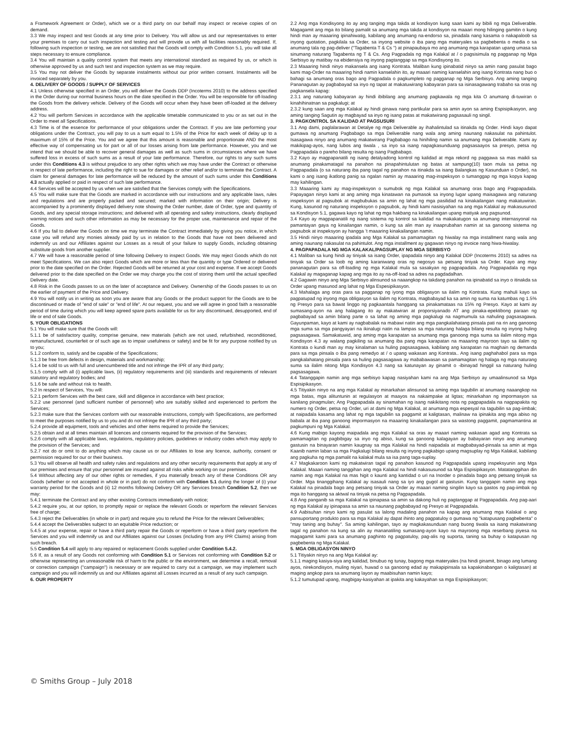a Framework Agreement or Order), which we or a third party on our behalf may inspect or receive copies of on demand.
3.3 We may inspect and test Goods at any time prior to Delivery. You will allow us and our representatives to enter your premises to carry out such inspection and testing and will provide us with all facilities reasonably required. If, following such inspection or testing, we are not satisfied that the Goods will comply with Condition 5.1, you will take all steps necessary to ensure compliance.
3.4 You will maintain a quality control system that meets any international standard as required by us, or which is otherwise approved by us and such test and inspection system as we may require.
3.5 You may not deliver the Goods by separate instalments without our prior written consent. Instalments will be invoiced separately by you.
4. DELIVERY OF GOODS / SUPPLY OF SERVICES
4.1 Unless otherwise specified in an Order, you will deliver the Goods DDP (Incoterms 2010) to the address specified in the Order during our normal business hours on the date specified in the Order. You will be responsible for off-loading the Goods from the delivery vehicle. Delivery of the Goods will occur when they have been off-loaded at the delivery address.
4.2 You will perform Services in accordance with the applicable timetable communicated to you or as set out in the Order to meet all Specifications.
4.3 Time is of the essence for performance of your obligations under the Contract. If you are late performing your obligations under the Contract, you will pay to us a sum equal to 1.5% of the Price for each week of delay up to a maximum of 15% of the Price. You and we agree that this amount is reasonable and proportionate AND the most effective way of compensating us for part or all of our losses arising from late performance. However, you and we intend that we should be able to recover general damages as well as such sums in circumstances where we have suffered loss in excess of such sums as a result of your late performance. Therefore, our rights to any such sums under this Conditions 4.3 is without prejudice to any other rights which we may have under the Contract or otherwise in respect of late performance, including the right to sue for damages or other relief and/or to terminate the Contract. A claim for general damages for late performance will be reduced by the amount of such sums under this Conditions 4.3 actually applied or paid in respect of such late performance.
4.4 Services will be accepted by us when we are satisfied that the Services comply with the Specifications.
4.5 You will make sure that the Goods are marked in accordance with our instructions and any applicable laws, rules and regulations and are properly packed and secured; marked with information on their origin; Delivery is accompanied by a prominently displayed delivery note showing the Order number, date of Order, type and quantity of Goods, and any special storage instructions; and delivered with all operating and safety instructions, clearly displayed warning notices and such other information as may be necessary for the proper use, maintenance and repair of the Goods.
4.6 If you fail to deliver the Goods on time we may terminate the Contract immediately by giving you notice, in which case you will refund any monies already paid by us in relation to the Goods that have not been delivered and indemnify us and our Affiliates against our Losses as a result of your failure to supply Goods, including obtaining substitute goods from another supplier.
4.7 We will have a reasonable period of time following Delivery to inspect Goods. We may reject Goods which do not meet Specifications. We can also reject Goods which are more or less than the quantity or type Ordered or delivered prior to the date specified on the Order. Rejected Goods will be returned at your cost and expense. If we accept Goods delivered prior to the date specified on the Order we may charge you the cost of storing them until the actual specified Delivery date.
4.8 Risk in the Goods passes to us on the later of acceptance and Delivery. Ownership of the Goods passes to us on the earlier of payment of the Price and Delivery.
4.9 You will notify us in writing as soon you are aware that any Goods or the product support for the Goods are to be discontinued or made of "end of sale" or "end of life". At our request, you and we will agree in good faith a reasonable period of time during which you will keep agreed spare parts available for us for any discontinued, desupported, end of life or end of sale Goods.
5. YOUR OBLIGATIONS
5.1 You will make sure that the Goods will:
5.1.1 be of satisfactory quality, comprise genuine, new materials (which are not used, refurbished, reconditioned, remanufactured, counterfeit or of such age as to impair usefulness or safety) and be fit for any purpose notified by us to you;
5.1.2 conform to, satisfy and be capable of the Specifications;
5.1.3 be free from defects in design, materials and workmanship;
5.1.4 be sold to us with full and unencumbered title and not infringe the IPR of any third party;
5.1.5 comply with all (i) applicable laws, (ii) regulatory requirements and (iii) standards and requirements of relevant statutory and regulatory bodies; and
5.1.6 be safe and without risk to health.
5.2 In respect of Services, You will:
5.2.1 perform Services with the best care, skill and diligence in accordance with best practice;
5.2.2 use personnel (and sufficient number of personnel) who are suitably skilled and experienced to perform the Services;
5.2.3 make sure that the Services conform with our reasonable instructions, comply with Specifications, are performed to meet the purposes notified by us to you and do not infringe the IPR of any third party;
5.2.4 provide all equipment, tools and vehicles and other items required to provide the Services;
5.2.5 obtain and at all times maintain all licences and consents required for the provision of the Services;
5.2.6 comply with all applicable laws, regulations, regulatory policies, guidelines or industry codes which may apply to the provision of the Services; and
5.2.7 not do or omit to do anything which may cause us or our Affiliates to lose any licence, authority, consent or permission required for our or their business.
5.3 You will observe all health and safety rules and regulations and any other security requirements that apply at any of our premises and ensure that your personnel are insured against all risks while working on our premises.
5.4 Without affecting any of our other rights or remedies, if you materially breach any of these Conditions OR any Goods (whether or not accepted in whole or in part) do not conform with Condition 5.1 during the longer of (i) your warranty period for the Goods and (ii) 12 months following Delivery OR any Services breach Condition 5.2, then we may:
5.4.1 terminate the Contract and any other existing Contracts immediately with notice;
5.4.2 require you, at our option, to promptly repair or replace the relevant Goods or reperform the relevant Services free of charge;
5.4.3 reject the Deliverables (in whole or in part) and require you to refund the Price for the relevant Deliverables;
5.4.4 accept the Deliverables subject to an equitable Price reduction; or
5.4.5 at your expense, repair or have a third party repair the Goods or reperform or have a third party reperform the Services and you will indemnify us and our Affiliates against our Losses (including from any IPR Claims) arising from such breach.
5.5 Condition 5.4 will apply to any repaired or replacement Goods supplied under Condition 5.4.2.
5.6 If, as a result of any Goods not conforming with Condition 5.1 or Services not conforming with Condition 5.2 or otherwise representing an unreasonable risk of harm to the public or the environment, we determine a recall, removal or correction campaign ("campaign") is necessary or are required to carry out a campaign, we may implement such campaign and you will indemnify us and our Affiliates against all Losses incurred as a result of any such campaign.
6. OUR PROPERTY
2.2 Ang mga Kondisyong ito ay ang tanging mga takda at kondisyon kung saan kami ay bibili ng mga Deliverable. Magagamit ang mga ito bilang pamalit sa anumang mga takda at kondisyon na maaari mong hilinging gamitin o kung hindi man ay maaaring ipinahiwatig, kabilang ang anumang na-endorso sa, pinadala nang kasama o nakapaloob sa inyong quotation, pagkilala sa Order, sa inyong website o iba pang mga materyales sa pagbebenta o media o sa anumang tala ng pag-deliver ("Tagabenta T & Cs ") at pinapaubaya mo ang anumang mga karapatan upang umasa sa sinumang naturang Tagabenta ng T & Cs. Ang Pagpadala ng mga Kalakal at / o pagsisimula ng pagganap ng Mga Serbisyo ay matibay na ebidensiya ng inyong pagtanggap sa mga Kondisyong ito.
2.3 Maaaring hindi ninyo makansela ang isang Kontrata. Maliban kung ipinabatid ninyo sa amin nang pasulat bago kami mag-Order na maaaring hindi namin kanselahin ito, ay maaari naming kanselahin ang isang Kontrata nang buo o bahagi sa anumang oras bago ang Pagpadala o pagkumpleto ng pagganap ng Mga Serbisyo. Ang aming tanging Pananagutan ay pagbabayad sa inyo ng tapat at makatuwirang kabayaran para sa isinasagawang trabaho sa oras ng pagkansela kapag:
2.3.1 ang naturang kabayaran ay hindi ibibilang ang anumang pagkawala ng mga kita O anumang di-tuwiran o kinahihinatnan sa pagkalugi; at
2.3.2 kung saan ang mga Kalakal ay hindi ginawa nang partikular para sa amin ayon sa aming Espisipikasyon, ang aming tanging Sagutin ay magbayad sa inyo ng isang patas at makatwirang pagsasauli ng singil.
3. PAGKONTROL SA KALIDAD AT PAGSUSURI
3.1 Ang dami, paglalarawan at Detalye ng mga Deliverable ay ihahalintulad sa itinakda ng Order. Hindi kayo dapat gumawa ng anumang Pagbabago sa mga Deliverable nang wala ang aming naunang nakasulat na pahintulot. Isasagawa ninyo ang anumang makatwirang Pagbabago na hinihiling namin sa anumang mga Deliverable. Kami ay makikipag-ayos, nang lubos ang tiwala , sa inyo sa isang napagkasunduang pagsasaayos sa presyo, petsa ng Pagpapadala o pareho bilang resulta ng isang Pagbabago.
3.2 Kayo ay magpapanatili ng isang detalyadong kontrol ng kalidad at mga rekord ng paggawa sa mas maikli sa anumang pinakamatagal na panahon na pinapahintulutan ng batas at sampung(10) taon mula sa petsa ng Pagpapadala (o sa naturang iba pang tagal ng panahon na itinakda sa isang Balangkas ng Kasunduan o Order), na kami o ang isang ikatlong panig sa ngalan namin ay maaaring mag-inspeksyon o tumanggap ng mga kopya kapag may kahilingan.
3.3 Maaaring kami ay mag-inspeksyon o sumubok ng mga Kalakal sa anumang oras bago ang Pagpapadala. Papayagan ninyo kami at ang aming mga kinatawan na pumasok sa inyong lugar upang maisagawa ang naturang inspeksyon at pagsubok at magbubukas sa amin ng lahat ng mga pasilidad na kinakailangan nang makatuwiran. Kung, kasunod ng naturang inspeksyon o pagsubok, ay hindi kami nasisiyahan na ang mga Kalakal ay makasusunod sa Kondisyon 5.1, gagawa kayo ng lahat ng mga hakbang na kinakailangan upang matiyak ang pagsunod.
3.4 Kayo ay magpapanatili ng isang sistema ng kontrol sa kalidad na makakatugon sa anumang internasyonal na pamantayan gaya ng kinailangan namin, o kung sa alin man ay inaaprubahan namin at sa ganoong sistema ng pagsubok at inspeksyon ay hangga ’t maaaring kinakailangan namin.
3.5 Hindi ninyo maaaring ipadala ang Mga Kalakal sa pamamagitan ng hiwalay na mga installment nang wala ang aming naunang nakasulat na pahintulot. Ang mga installment ay gagawan ninyo ng invoice nang hiwa-hiwalay.
4. PAGPAPADALA NG MGA KALAKAL/PAGSUPLAY NG MGA SERBISYO
4.1 Maliban sa kung hindi ay tiniyak sa isang Order, ipapadala ninyo ang Kalakal DDP (Incoterms 2010) sa adres na tiniyak sa Order sa loob ng aming karaniwang oras ng negosyo sa petsang tiniyak sa Order. Kayo ang may pananagutan para sa off-loading ng mga Kalakal mula sa sasakyan ng pagpapadala. Ang Pagpapadala ng mga Kalakal ay magaganap kapag ang mga ito ay na-off-load sa adres na pagdadalhan.
4.2 Gagawin ninyo ang Mga Serbisyo alinsunod sa naaangkop na takdang panahon na ipinabatid sa inyo o itinakda sa Order upang masunod ang lahat ng Mga Espesipikasyon.
4.3 Mahalaga ang oras para sa pagganap ng iyong mga obligasyon sa ilalim ng Kontrata. Kung mahuli kayo sa pagpatupad ng inyong mga obligasyon sa ilalim ng Kontrata, magbabayad ka sa amin ng suma na katumbas ng 1.5% ng Presyo para sa bawat linggo ng pagkaantala hanggang sa pinakamataas na 15% ng Presyo. Kayo at kami ay sumasang-ayon na ang halagang ito ay makatwiran at proporsiyanado AT ang pinaka-epektibong paraan ng pagbabayad sa amin bilang parte o sa lahat ng aming mga pagkalugi na nagmumula sa nahuling pagsasagawa. Gayunpaman, kayo at kami ay nagbabalak na mabawi natin ang mga pangkalahatang pinsala pati na rin ang ganoong mga suma sa mga pangyayari na ikinalugi natin na lampas sa mga naturang halaga bilang resulta ng inyong huling pagsasagawa. Samakatuwid, ang aming mga karapatan sa anumang mga ganoong mga suma sa ilalim nitong mga Kondisyon 4.3 ay walang pagkiling sa anumang iba pang mga karapatan na maaaring mayroon tayo sa ilalim ng Kontrata o kundi man ay may kinalaman sa huling pagsasagawa, kabilang ang karapatan na maghain ng demanda para sa mga pinsala o iba pang remedyo at / o upang wakasan ang Kontrata.. Ang isang paghahabol para sa mga pangkalahatang pinsala para sa huling pagsasagawa ay mababawasan sa pamamagitan ng halaga ng mga naturang suma sa ilalim nitong Mga Kondisyon 4.3 nang sa katunayan ay ginamit o -ibinayad hinggil sa naturang huling pagsasagawa.
4.4 Tatanggapin namin ang mga serbisyo kapag nasiyahan kami na ang Mga Serbisyo ay umaalinsunod sa Mga Espisipikasyon.
4.5 Titiyakin ninyo na ang mga Kalakal ay minarkahan alinsunod sa aming mga tagubilin at anumang naaangkop na mga batas, mga alituntunin at regulasyon at maayos na nakaimpake at ligtas; minarkahan ng impormasyon sa kanilang pinagmulan; Ang Pagpapadala ay sinamahan ng isang nakikitang nota ng pagpapadala na nagpapakita ng numero ng Order, petsa ng Order, uri at dami ng Mga Kalakal, at anumang mga espesyal na tagubilin sa pag-iimbak; at naipadala kasama ang lahat ng mga tagubilin sa paggamit at kaligtasan, malinaw na ipinakita ang mga abiso ng babala at iba pang ganoong impormasyon na maaaring kinakailangan para sa wastong paggamit, pagmamantina at pagkumpuni ng Mga Kalakal.
4.6 Kung mabigo kayong maipadala ang mga Kalakal sa oras ay maaari naming wakasan agad ang Kontrata sa pamamagitan ng pagbibigay sa inyo ng abiso, kung sa ganoong kalagayan ay babayaran ninyo ang anumang gastusin na binayaran namin kaugnay sa mga Kalakal na hindi naipadala at magbabayad-pinsala sa amin at mga Kaanib namin laban sa mga Pagkalugi bilang resulta ng inyong pagkabigo upang magsuplay ng Mga Kalakal, kabilang ang pagkuha ng mga pamalit na kalakal mula sa isa pang taga-suplay.
4.7 Magkakaroon kami ng makatwiran tagal ng panahon kasunod ng Pagpapadala upang inspeksyunin ang Mga Kalakal. Maaari naming tanggihan ang mga Kalakal na hindi nakasusunod sa Mga Espisipikasyon. Matatanggihan din namin ang mga Kalakal na mas higit o kaunti ang kantidad o uri na Inorder o pinadala bago ang petsang tiniyak sa Order. Mga tinanggihang Kalakal ay isasauli nang sa iyo ang gugol at gastusin. Kung tanggapin namin ang mga Kalakal na pinadala bago ang petsang tiniyak sa Order ay maaari naming singilin kayo sa gastos ng pag-iimbak ng mga ito hanggang sa aktwal na tiniyak na petsa ng Pagpapadala.
4.8 Ang panganib sa mga Kalakal na ipinapasa sa amin sa dakong huli ng pagtanggap at Pagpapadala. Ang pag-aari ng mga Kalakal ay ipinapasa sa amin sa naunang pagbabayad ng Presyo at Pagpapadala.
4.9 Aabisuhan ninyo kami ng pasulat sa lalong madaling panahon na kapag ang anumang mga Kalakal o ang pansuportang produkto para sa mga Kalakal ay dapat ihinto ang pagpatuloy o gumawa ng "katapusang pagbebenta" o "may taning ang buhay". Sa aming kahilingan, tayo ay magkakasunduan nang buong tiwala sa isang makatwirang tagal ng panahon na kung sa alin ay mananatiling sumasang-ayon kayo na mayroong mga reserbang piyesa na magagamit kami para sa anumang paghinto ng pagpatuloy, pag-alis ng suporta, taning sa buhay o katapusan ng pagbebenta ng Mga Kalakal.
5. MGA OBLIGASYON NINYO
5.1 Titiyakin ninyo na ang Mga Kalakal ay:
5.1.1 maging kasiya-siya ang kalidad, binubuo ng tunay, bagong mga materyales (na hindi ginamit, binago ang lumang ayos, nirekondisyon, muling niyari, huwad o sa ganoong edad ay makapipinsala sa kapakinabangan o kaligtasan) at maging angkop para sa anumang layon ay maabisuhan namin kayo;
5.1.2 tumutupad upang, magbigay-kasiyahan at ipakita ang kakayahan sa mga Espisipikasyon;
© Smiths Group – July 2018